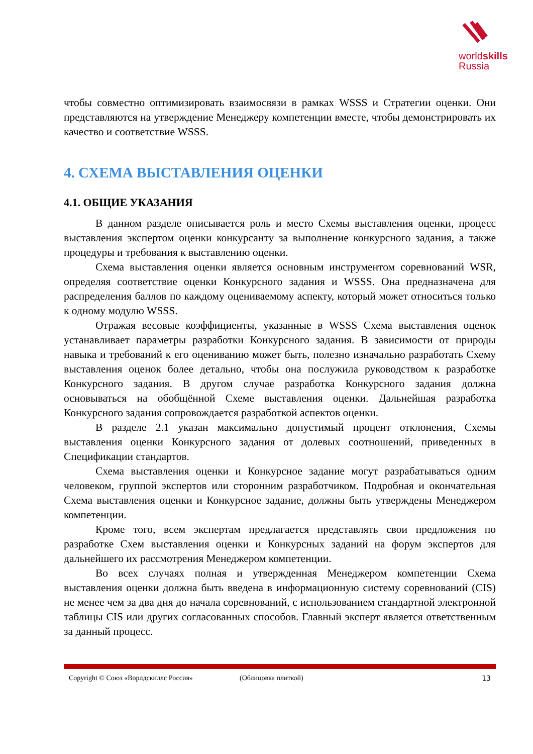worldskills
Russia
чтобы совместно оптимизировать взаимосвязи в рамках WSSS и Стратегии оценки. Они представляются на утверждение Менеджеру компетенции вместе, чтобы демонстрировать их качество и соответствие WSSS.
4. СХЕМА ВЫСТАВЛЕНИЯ ОЦЕНКИ
4.1. ОБЩИЕ УКАЗАНИЯ
В данном разделе описывается роль и место Схемы выставления оценки, процесс выставления экспертом оценки конкурсанту за выполнение конкурсного задания, а также процедуры и требования к выставлению оценки.
Схема выставления оценки является основным инструментом соревнований WSR, определяя соответствие оценки Конкурсного задания и WSSS. Она предназначена для распределения баллов по каждому оцениваемому аспекту, который может относиться только к одному модулю WSSS.
Отражая весовые коэффициенты, указанные в WSSS Схема выставления оценок устанавливает параметры разработки Конкурсного задания. В зависимости от природы навыка и требований к его оцениванию может быть, полезно изначально разработать Схему выставления оценок более детально, чтобы она послужила руководством к разработке Конкурсного задания. В другом случае разработка Конкурсного задания должна основываться на обобщённой Схеме выставления оценки. Дальнейшая разработка Конкурсного задания сопровождается разработкой аспектов оценки.
В разделе 2.1 указан максимально допустимый процент отклонения, Схемы выставления оценки Конкурсного задания от долевых соотношений, приведенных в Спецификации стандартов.
Схема выставления оценки и Конкурсное задание могут разрабатываться одним человеком, группой экспертов или сторонним разработчиком. Подробная и окончательная Схема выставления оценки и Конкурсное задание, должны быть утверждены Менеджером компетенции.
Кроме того, всем экспертам предлагается представлять свои предложения по разработке Схем выставления оценки и Конкурсных заданий на форум экспертов для дальнейшего их рассмотрения Менеджером компетенции.
Во всех случаях полная и утвержденная Менеджером компетенции Схема выставления оценки должна быть введена в информационную систему соревнований (CIS) не менее чем за два дня до начала соревнований, с использованием стандартной электронной таблицы CIS или других согласованных способов. Главный эксперт является ответственным за данный процесс.
Copyright © Союз «Ворлдскиллс Россия» (Облицовка плиткой) 13